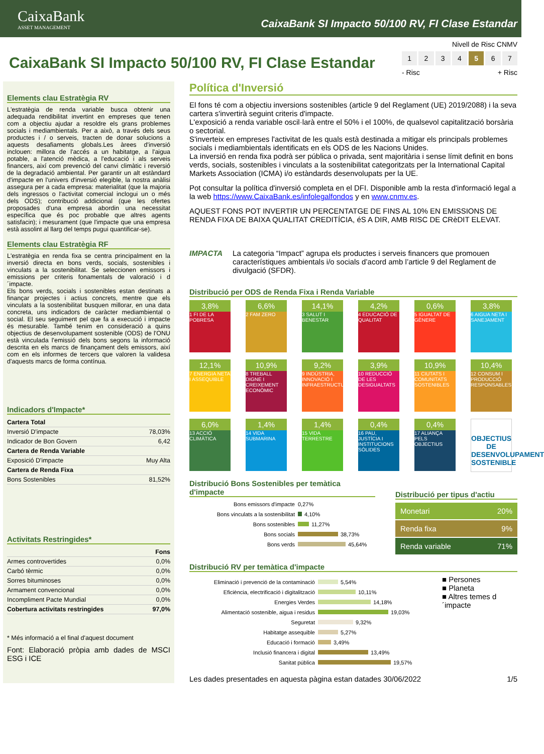CaixaBank
ASSET MANAGEMENT
CaixaBank SI Impacto 50/100 RV, FI Clase Estandar
CaixaBank SI Impacto 50/100 RV, FI Clase Estandar
Nivell de Risc CNMV
1 2 3 4 5 6 7
- Risc + Risc
Elements clau Estratègia RV
L'estratègia de renda variable busca obtenir una adequada rendibilitat invertint en empreses que tenen com a objectiu ajudar a resoldre els grans problemes socials i mediambientals. Per a això, a través dels seus productes i / o serveis, tracten de donar solucions a aquests desafiaments globals.Les àrees d'inversió inclouen: millora de l'accés a un habitatge, a l'aigua potable, a l'atenció mèdica, a l'educació i als serveis financers, així com prevenció del canvi climàtic i reversió de la degradació ambiental. Per garantir un alt estàndard d'impacte en l'univers d'inversió elegible, la nostra anàlisi assegura per a cada empresa: materialitat (que la majoria dels ingressos o l'activitat comercial inclogui un o més dels ODS); contribució addicional (que les ofertes proposades d'una empresa abordin una necessitat específica que és poc probable que altres agents satisfacin); i mesurament (que l'impacte que una empresa està assolint al llarg del temps pugui quantificar-se).
Elements clau Estratègia RF
L'estratègia en renda fixa se centra principalment en la inversió directa en bons verds, socials, sostenibles i vinculats a la sostenibilitat. Se seleccionen emissors i emissions per criteris fonamentals de valoració i d´impacte.
Els bons verds, socials i sostenibles estan destinats a finançar projectes i actius concrets, mentre que els vinculats a la sostenibilitat busquen millorar, en una data concreta, uns indicadors de caràcter mediambiental o social. El seu seguiment pel que fa a execució i impacte és mesurable. També tenim en consideració a quins objectius de desenvolupament sostenible (ODS) de l'ONU està vinculada l'emissió dels bons segons la informació descrita en els marcs de finançament dels emissors, així com en els informes de tercers que valoren la validesa d'aquests marcs de forma contínua.
Indicadors d'Impacte*
| Cartera Total | |
| --- | --- |
| Inversió D'impacte | 78,03% |
| Indicador de Bon Govern | 6,42 |
| Cartera de Renda Variable | |
| Exposició D'impacte | Muy Alta |
| Cartera de Renda Fixa | |
| Bons Sostenibles | 81,52% |
Activitats Restringides*
| | Fons |
| --- | --- |
| Armes controvertides | 0,0% |
| Carbó tèrmic | 0,0% |
| Sorres bituminoses | 0,0% |
| Armament convencional | 0,0% |
| Incompliment Pacte Mundial | 0,0% |
| Cobertura activitats restringides | 97,0% |
* Més informació a el final d'aquest document
Font: Elaboració pròpia amb dades de MSCI ESG i ICE
Política d'Inversió
El fons té com a objectiu inversions sostenibles (article 9 del Reglament (UE) 2019/2088) i la seva cartera s'invertirà seguint criteris d'impacte.
L'exposició a renda variable oscil·larà entre el 50% i el 100%, de qualsevol capitalització borsària o sectorial.
S'inverteix en empreses l'activitat de les quals està destinada a mitigar els principals problemes socials i mediambientals identificats en els ODS de les Nacions Unides.
La inversió en renda fixa podrà ser pública o privada, sent majoritària i sense límit definit en bons verds, socials, sostenibles i vinculats a la sostenibilitat categoritzats per la International Capital Markets Association (ICMA) i/o estàndards desenvolupats per la UE.
Pot consultar la política d'inversió completa en el DFI. Disponible amb la resta d'informació legal a la web https://www.CaixaBank.es/infolegalfondos y en www.cnmv.es.
AQUEST FONS POT INVERTIR UN PERCENTATGE DE FINS AL 10% EN EMISSIONS DE RENDA FIXA DE BAIXA QUALITAT CREDITÍCIA, éS A DIR, AMB RISC DE CRèDIT ELEVAT.
IMPACTA La categoria “Impact” agrupa els productes i serveis financers que promouen característiques ambientals i/o socials d’acord amb l’article 9 del Reglament de divulgació (SFDR).
Distribució per ODS de Renda Fixa i Renda Variable
3,8%
1 FI DE LA POBRESA
6,6%
2 FAM ZERO
14,1%
3 SALUT I BENESTAR
4,2%
4 EDUCACIÓ DE QUALITAT
0,6%
5 IGUALTAT DE GÈNERE
3,8%
6 AIGUA NETA I SANEJAMENT
12,1%
7 ENERGIA NETA I ASSEQUIBLE
10,9%
8 TREBALL DIGNE I CREIXEMENT ECONÒMIC
9,2%
9 INDÚSTRIA, INNOVACIÓ I INFRAESTRUCTURES
3,9%
10 REDUCCIÓ DE LES DESIGUALTATS
10,9%
11 CIUTATS I COMUNITATS SOSTENIBLES
10,4%
12 CONSUM I PRODUCCIÓ RESPONSABLES
6,0%
13 ACCIÓ CLIMÀTICA
1,4%
14 VIDA SUBMARINA
1,4%
15 VIDA TERRESTRE
0,4%
16 PAU, JUSTÍCIA I INSTITUCIONS SÒLIDES
0,4%
17 ALIANÇA PELS OBJECTIUS
OBJECTIUS DE DESENVOLUPAMENT SOSTENIBLE
Distribució Bons Sostenibles per temàtica d'impacte
Bons emissors d'impacte 0,27%
Bons vinculats a la sostenibilitat 4,10%
Bons sostenibles 11,27%
Bons socials 38,73%
Bons verds 45,64%
Distribució per tipus d'actiu
| Monetari | 20% |
| Renda fixa | 9% |
| Renda variable | 71% |
Distribució RV per temàtica d'impacte
Eliminació i prevenció de la contaminació 5,54%
Eficiència, electrificació i digitalització 10,11%
Energies Verdes 14,18%
Alimentació sostenible, aigua i residus 19,03%
Seguretat 9,32%
Habitatge assequible 5,27%
Educació i formació 3,49%
Inclusió financera i digital 13,49%
Sanitat pública 19,57%
■ Persones
■ Planeta
■ Altres temes d´impacte
Les dades presentades en aquesta pàgina estan datades 30/06/2022 1/5